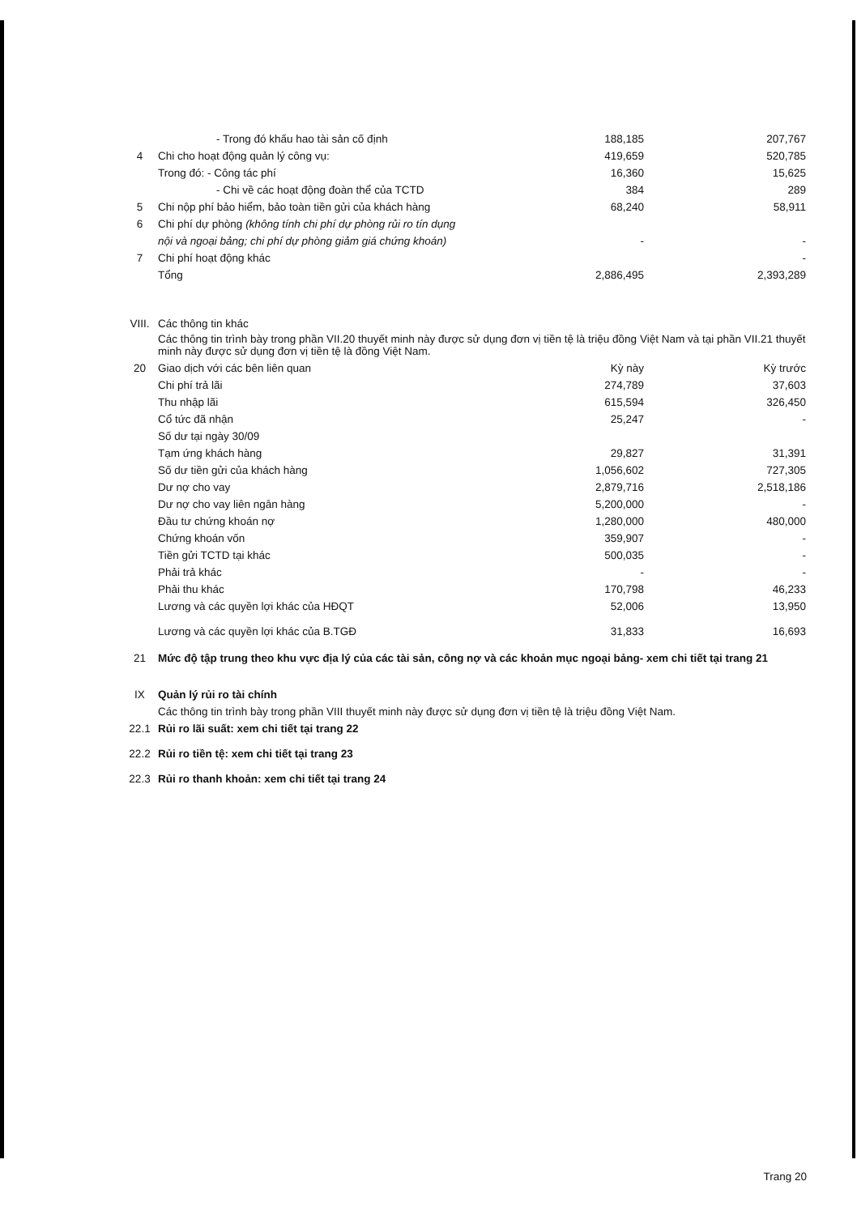| | - Trong đó khấu hao tài sản cố định | 188,185 | 207,767 |
| 4 | Chi cho hoạt động quản lý công vụ: | 419,659 | 520,785 |
| | Trong đó: - Công tác phí | 16,360 | 15,625 |
| | - Chi về các hoạt động đoàn thể của TCTD | 384 | 289 |
| 5 | Chi nộp phí bảo hiểm, bảo toàn tiền gửi của khách hàng | 68,240 | 58,911 |
| 6 | Chi phí dự phòng (không tính chi phí dự phòng rủi ro tín dụng | | |
| | nội và ngoại bảng; chi phí dự phòng giảm giá chứng khoán) | - | - |
| 7 | Chi phí hoạt động khác | | - |
| | Tổng | 2,886,495 | 2,393,289 |
| VIII. | Các thông tin khác | | |
| | Các thông tin trình bày trong phần VII.20 thuyết minh này được sử dụng đơn vị tiền tệ là triệu đồng Việt Nam và tại phần VII.21 thuyết minh này được sử dụng đơn vị tiền tệ là đồng Việt Nam. | | |
| 20 | Giao dịch với các bên liên quan | Kỳ này | Kỳ trước |
| | Chi phí trả lãi | 274,789 | 37,603 |
| | Thu nhập lãi | 615,594 | 326,450 |
| | Cổ tức đã nhận | 25,247 | - |
| | Số dư tại ngày 30/09 | | |
| | Tạm ứng khách hàng | 29,827 | 31,391 |
| | Số dư tiền gửi của khách hàng | 1,056,602 | 727,305 |
| | Dư nợ cho vay | 2,879,716 | 2,518,186 |
| | Dư nợ cho vay liên ngân hàng | 5,200,000 | - |
| | Đầu tư chứng khoán nợ | 1,280,000 | 480,000 |
| | Chứng khoán vốn | 359,907 | - |
| | Tiền gửi TCTD tại khác | 500,035 | - |
| | Phải trả khác | - | - |
| | Phải thu khác | 170,798 | 46,233 |
| | Lương và các quyền lợi khác của HĐQT | 52,006 | 13,950 |
| | Lương và các quyền lợi khác của B.TGĐ | 31,833 | 16,693 |
| 21 | Mức độ tập trung theo khu vực địa lý của các tài sản, công nợ và các khoản mục ngoại bảng- xem chi tiết tại trang 21 | | |
| IX | Quản lý rủi ro tài chính | | |
| | Các thông tin trình bày trong phần VIII thuyết minh này được sử dụng đơn vị tiền tệ là triệu đồng Việt Nam. | | |
| 22.1 | Rủi ro lãi suất: xem chi tiết tại trang 22 | | |
| 22.2 | Rủi ro tiền tệ: xem chi tiết tại trang 23 | | |
| 22.3 | Rủi ro thanh khoản: xem chi tiết tại trang 24 | | |
Trang 20